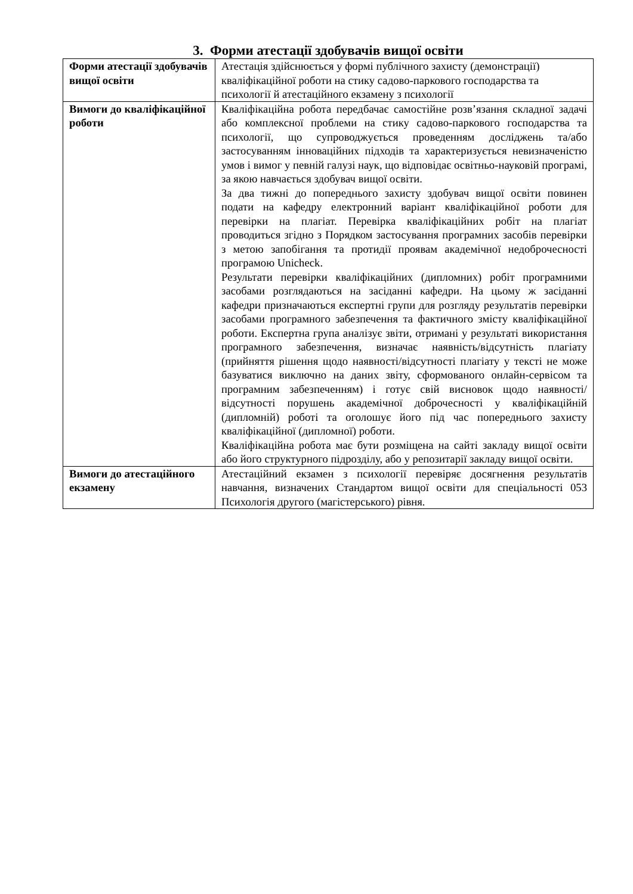3. Форми атестації здобувачів вищої освіти
| Форми атестації здобувачів вищої освіти | Атестація здійснюється у формі публічного захисту (демонстрації) кваліфікаційної роботи на стику садово-паркового господарства та психології й атестаційного екзамену з психології |
| Вимоги до кваліфікаційної роботи | Кваліфікаційна робота передбачає самостійне розв’язання складної задачі або комплексної проблеми на стику садово-паркового господарства та психології, що супроводжується проведенням досліджень та/або застосуванням інноваційних підходів та характеризується невизначеністю умов і вимог у певній галузі наук, що відповідає освітньо-науковій програмі, за якою навчається здобувач вищої освіти. За два тижні до попереднього захисту здобувач вищої освіти повинен подати на кафедру електронний варіант кваліфікаційної роботи для перевірки на плагіат. Перевірка кваліфікаційних робіт на плагіат проводиться згідно з Порядком застосування програмних засобів перевірки з метою запобігання та протидії проявам академічної недоброчесності програмою Unicheck. Результати перевірки кваліфікаційних (дипломних) робіт програмними засобами розглядаються на засіданні кафедри. На цьому ж засіданні кафедри призначаються експертні групи для розгляду результатів перевірки засобами програмного забезпечення та фактичного змісту кваліфікаційної роботи. Експертна група аналізує звіти, отримані у результаті використання програмного забезпечення, визначає наявність/відсутність плагіату (прийняття рішення щодо наявності/відсутності плагіату у тексті не може базуватися виключно на даних звіту, сформованого онлайн-сервісом та програмним забезпеченням) і готує свій висновок щодо наявності/відсутності порушень академічної доброчесності у кваліфікаційній (дипломній) роботі та оголошує його під час попереднього захисту кваліфікаційної (дипломної) роботи. Кваліфікаційна робота має бути розміщена на сайті закладу вищої освіти або його структурного підрозділу, або у репозитарії закладу вищої освіти. |
| Вимоги до атестаційного екзамену | Атестаційний екзамен з психології перевіряє досягнення результатів навчання, визначених Стандартом вищої освіти для спеціальності 053 Психологія другого (магістерського) рівня. |